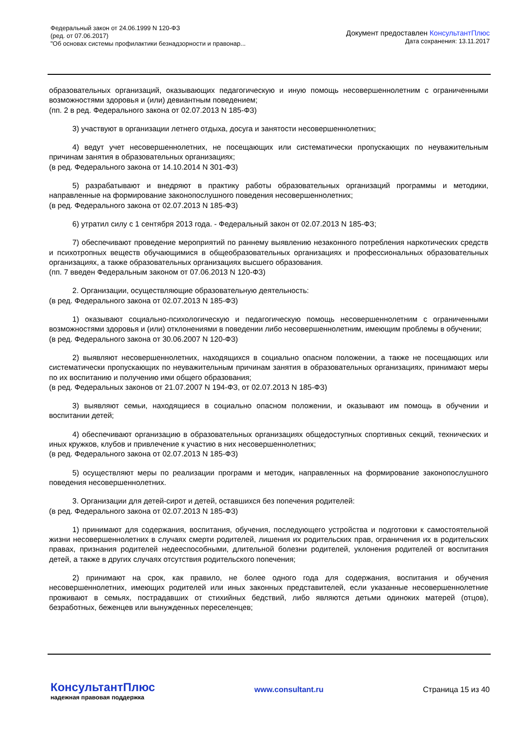Федеральный закон от 24.06.1999 N 120-ФЗ
(ред. от 07.06.2017)
"Об основах системы профилактики безнадзорности и правонар...
Документ предоставлен КонсультантПлюс
Дата сохранения: 13.11.2017
образовательных организаций, оказывающих педагогическую и иную помощь несовершеннолетним с ограниченными возможностями здоровья и (или) девиантным поведением;
(пп. 2 в ред. Федерального закона от 02.07.2013 N 185-ФЗ)
3) участвуют в организации летнего отдыха, досуга и занятости несовершеннолетних;
4) ведут учет несовершеннолетних, не посещающих или систематически пропускающих по неуважительным причинам занятия в образовательных организациях;
(в ред. Федерального закона от 14.10.2014 N 301-ФЗ)
5) разрабатывают и внедряют в практику работы образовательных организаций программы и методики, направленные на формирование законопослушного поведения несовершеннолетних;
(в ред. Федерального закона от 02.07.2013 N 185-ФЗ)
6) утратил силу с 1 сентября 2013 года. - Федеральный закон от 02.07.2013 N 185-ФЗ;
7) обеспечивают проведение мероприятий по раннему выявлению незаконного потребления наркотических средств и психотропных веществ обучающимися в общеобразовательных организациях и профессиональных образовательных организациях, а также образовательных организациях высшего образования.
(пп. 7 введен Федеральным законом от 07.06.2013 N 120-ФЗ)
2. Организации, осуществляющие образовательную деятельность:
(в ред. Федерального закона от 02.07.2013 N 185-ФЗ)
1) оказывают социально-психологическую и педагогическую помощь несовершеннолетним с ограниченными возможностями здоровья и (или) отклонениями в поведении либо несовершеннолетним, имеющим проблемы в обучении;
(в ред. Федерального закона от 30.06.2007 N 120-ФЗ)
2) выявляют несовершеннолетних, находящихся в социально опасном положении, а также не посещающих или систематически пропускающих по неуважительным причинам занятия в образовательных организациях, принимают меры по их воспитанию и получению ими общего образования;
(в ред. Федеральных законов от 21.07.2007 N 194-ФЗ, от 02.07.2013 N 185-ФЗ)
3) выявляют семьи, находящиеся в социально опасном положении, и оказывают им помощь в обучении и воспитании детей;
4) обеспечивают организацию в образовательных организациях общедоступных спортивных секций, технических и иных кружков, клубов и привлечение к участию в них несовершеннолетних;
(в ред. Федерального закона от 02.07.2013 N 185-ФЗ)
5) осуществляют меры по реализации программ и методик, направленных на формирование законопослушного поведения несовершеннолетних.
3. Организации для детей-сирот и детей, оставшихся без попечения родителей:
(в ред. Федерального закона от 02.07.2013 N 185-ФЗ)
1) принимают для содержания, воспитания, обучения, последующего устройства и подготовки к самостоятельной жизни несовершеннолетних в случаях смерти родителей, лишения их родительских прав, ограничения их в родительских правах, признания родителей недееспособными, длительной болезни родителей, уклонения родителей от воспитания детей, а также в других случаях отсутствия родительского попечения;
2) принимают на срок, как правило, не более одного года для содержания, воспитания и обучения несовершеннолетних, имеющих родителей или иных законных представителей, если указанные несовершеннолетние проживают в семьях, пострадавших от стихийных бедствий, либо являются детьми одиноких матерей (отцов), безработных, беженцев или вынужденных переселенцев;
КонсультантПлюс
надежная правовая поддержка
www.consultant.ru Страница 15 из 40